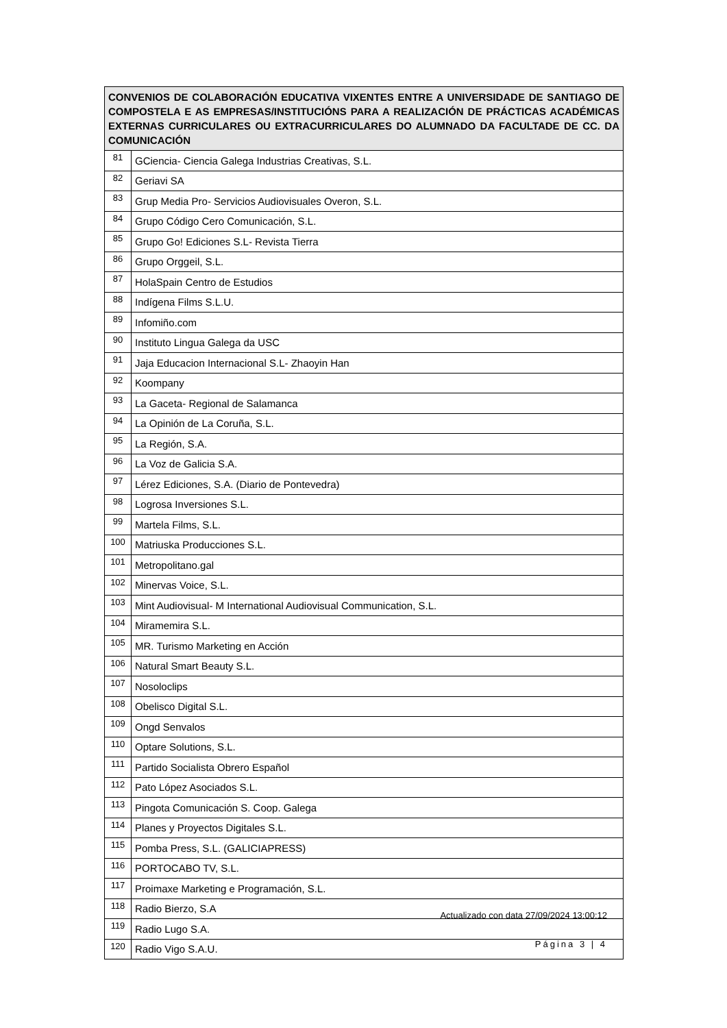| CONVENIOS DE COLABORACIÓN EDUCATIVA VIXENTES ENTRE A UNIVERSIDADE DE SANTIAGO DE COMPOSTELA E AS EMPRESAS/INSTITUCIÓNS PARA A REALIZACIÓN DE PRÁCTICAS ACADÉMICAS EXTERNAS CURRICULARES OU EXTRACURRICULARES DO ALUMNADO DA FACULTADE DE CC. DA COMUNICACIÓN | |
| --- | --- |
| 81 | GCiencia- Ciencia Galega Industrias Creativas, S.L. |
| 82 | Geriavi SA |
| 83 | Grup Media Pro- Servicios Audiovisuales Overon, S.L. |
| 84 | Grupo Código Cero Comunicación, S.L. |
| 85 | Grupo Go! Ediciones S.L- Revista Tierra |
| 86 | Grupo Orggeil, S.L. |
| 87 | HolaSpain Centro de Estudios |
| 88 | Indígena Films S.L.U. |
| 89 | Infomiño.com |
| 90 | Instituto Lingua Galega da USC |
| 91 | Jaja Educacion Internacional S.L- Zhaoyin Han |
| 92 | Koompany |
| 93 | La Gaceta- Regional de Salamanca |
| 94 | La Opinión de La Coruña, S.L. |
| 95 | La Región, S.A. |
| 96 | La Voz de Galicia S.A. |
| 97 | Lérez Ediciones, S.A. (Diario de Pontevedra) |
| 98 | Logrosa Inversiones S.L. |
| 99 | Martela Films, S.L. |
| 100 | Matriuska Producciones S.L. |
| 101 | Metropolitano.gal |
| 102 | Minervas Voice, S.L. |
| 103 | Mint Audiovisual- M International Audiovisual Communication, S.L. |
| 104 | Miramemira S.L. |
| 105 | MR. Turismo Marketing en Acción |
| 106 | Natural Smart Beauty S.L. |
| 107 | Nosoloclips |
| 108 | Obelisco Digital S.L. |
| 109 | Ongd Senvalos |
| 110 | Optare Solutions, S.L. |
| 111 | Partido Socialista Obrero Español |
| 112 | Pato López Asociados S.L. |
| 113 | Pingota Comunicación S. Coop. Galega |
| 114 | Planes y Proyectos Digitales S.L. |
| 115 | Pomba Press, S.L. (GALICIAPRESS) |
| 116 | PORTOCABO TV, S.L. |
| 117 | Proimaxe Marketing e Programación, S.L. |
| 118 | Radio Bierzo, S.A |
| 119 | Radio Lugo S.A. |
| 120 | Radio Vigo S.A.U. |
Actualizado con data 27/09/2024 13:00:12
Página 3 | 4